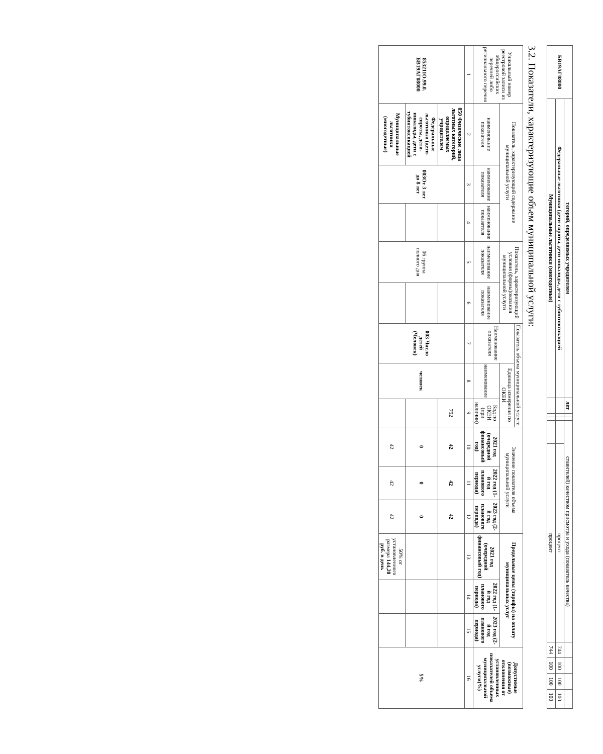| БВ19АГ08000 | тегорий, определяемых учредителем | лет | | | ставителей) качеством присмотра и ухода (показатель качества) | | | | | | |
| | Федеральные льготники (дети-сироты, дети-инвалиды, дети с тубинтоксикацией | | | | | процент | 744 | 100 | 100 | 100 | |
| | Муниципальные льготники (многодетные) | | | | | процент | 744 | 100 | 100 | 100 | |
3.2. Показатели, характеризующие объем муниципальной услуги:
| Уникальный номер реестровой записи из общероссийских перечней либо регионального перечня | Показатель, характеризующий содержание муниципальной услуги | | | Показатель, характеризующий условия (формы)оказания муниципальной услуги | | Показатель объема муниципальной услуги | | | Значение показателя объема муниципальной услуги | | | Предельные цены (тарифы) на оплату муниципальных услуг | | | Допустимые (возможные) отклонения от установленных показателей объема муниципальной услуги(%) |
| --- | --- | --- | --- | --- | --- | --- | --- | --- | --- | --- | --- | --- | --- | --- | --- |
| | | | | | | Наименование показателя | Единица измерения по ОКЕИ | | | | | | | | |
| | наименование показателя | наименование показателя | наименование показателя | наименование показателя | наименование показателя | | наименование | Код по ОКЕИ (при наличии) | 2021 год (очередной финансовый год) | 2022 год (1-й год планового периода) | 2023 год (2-й год планового периода) | 2021 год (очередной финансовый год) | 2022 год (1-й год планового периода) | 2023 год (2-й год планового периода) | |
| 1 | 2 | 3 | 4 | 5 | 6 | 7 | 8 | 9 | 10 | 11 | 12 | 13 | 14 | 15 | 16 |
| 853211О.99.0. БВ19АГ08000 | 050 Физические лица льготных категорий, определяемых учредителем | 003От 3 лет до 8 лет | | 06 группа полного дня | | 003 Число детей (Человек) | человек | 792 | 42 | 42 | 42 | | | | 5% |
| | Федеральные льготники (дети-сироты, дети-инвалиды, дети с тубинтоксикацией | | | | | | | | 0 | 0 | 0 | | | | |
| | Муниципальные льготники (многодетные) | | | | | | | | 42 | 42 | 42 | 50% от установленного размера 144,20 руб. в день | | | |